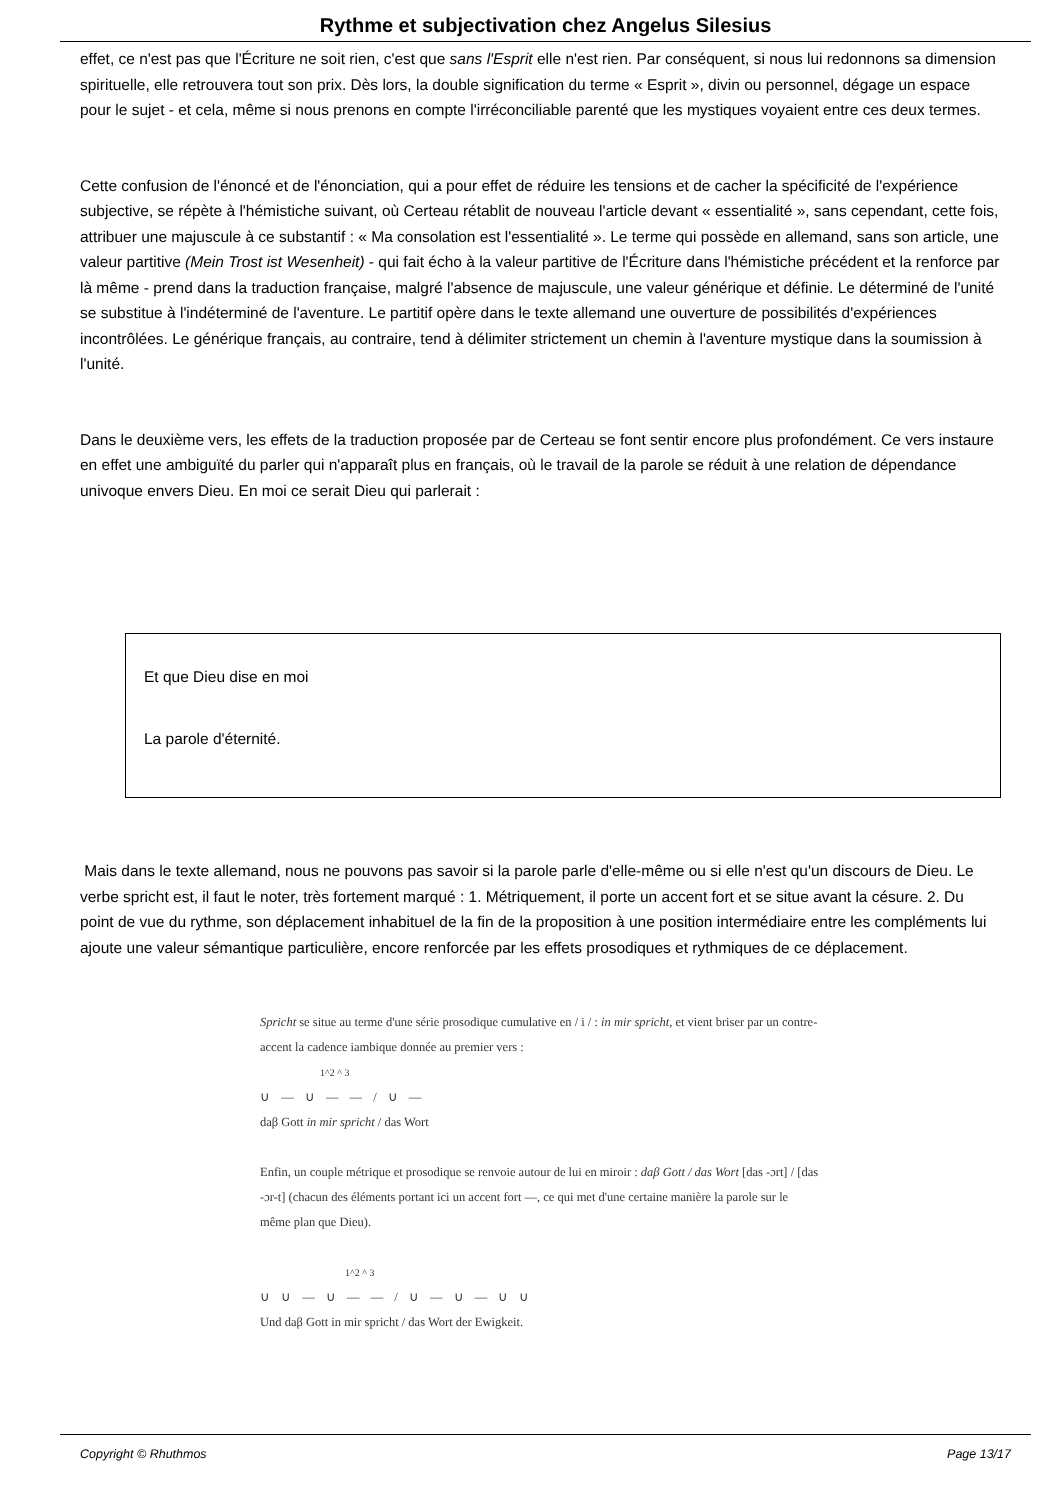Rythme et subjectivation chez Angelus Silesius
effet, ce n'est pas que l'Écriture ne soit rien, c'est que sans l'Esprit elle n'est rien. Par conséquent, si nous lui redonnons sa dimension spirituelle, elle retrouvera tout son prix. Dès lors, la double signification du terme « Esprit », divin ou personnel, dégage un espace pour le sujet - et cela, même si nous prenons en compte l'irréconciliable parenté que les mystiques voyaient entre ces deux termes.
Cette confusion de l'énoncé et de l'énonciation, qui a pour effet de réduire les tensions et de cacher la spécificité de l'expérience subjective, se répète à l'hémistiche suivant, où Certeau rétablit de nouveau l'article devant « essentialité », sans cependant, cette fois, attribuer une majuscule à ce substantif : « Ma consolation est l'essentialité ». Le terme qui possède en allemand, sans son article, une valeur partitive (Mein Trost ist Wesenheit) - qui fait écho à la valeur partitive de l'Écriture dans l'hémistiche précédent et la renforce par là même - prend dans la traduction française, malgré l'absence de majuscule, une valeur générique et définie. Le déterminé de l'unité se substitue à l'indéterminé de l'aventure. Le partitif opère dans le texte allemand une ouverture de possibilités d'expériences incontrôlées. Le générique français, au contraire, tend à délimiter strictement un chemin à l'aventure mystique dans la soumission à l'unité.
Dans le deuxième vers, les effets de la traduction proposée par de Certeau se font sentir encore plus profondément. Ce vers instaure en effet une ambiguïté du parler qui n'apparaît plus en français, où le travail de la parole se réduit à une relation de dépendance univoque envers Dieu. En moi ce serait Dieu qui parlerait :
Et que Dieu dise en moi
La parole d'éternité.
Mais dans le texte allemand, nous ne pouvons pas savoir si la parole parle d'elle-même ou si elle n'est qu'un discours de Dieu. Le verbe spricht est, il faut le noter, très fortement marqué : 1. Métriquement, il porte un accent fort et se situe avant la césure. 2. Du point de vue du rythme, son déplacement inhabituel de la fin de la proposition à une position intermédiaire entre les compléments lui ajoute une valeur sémantique particulière, encore renforcée par les effets prosodiques et rythmiques de ce déplacement.
Spricht se situe au terme d'une série prosodique cumulative en / i / : in mir spricht, et vient briser par un contre-accent la cadence iambique donnée au premier vers :
1^2 ^ 3
∪ — ∪ — — / ∪ —
daβ Gott in mir spricht / das Wort
Enfin, un couple métrique et prosodique se renvoie autour de lui en miroir : daβ Gott / das Wort [das -ɔrt] / [das -ɔr-t] (chacun des éléments portant ici un accent fort —, ce qui met d'une certaine manière la parole sur le même plan que Dieu).
1^2 ^ 3
∪ ∪ — ∪ — — / ∪ — ∪ — ∪ ∪
Und daβ Gott in mir spricht / das Wort der Ewigkeit.
Copyright © Rhuthmos Page 13/17